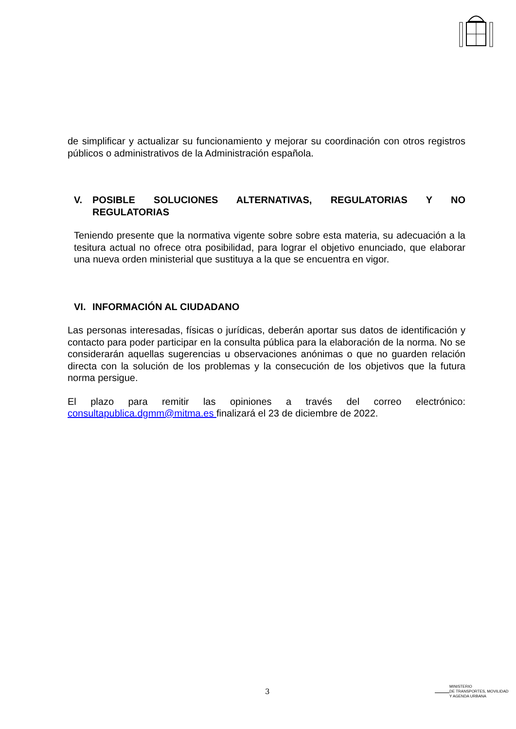de simplificar y actualizar su funcionamiento y mejorar su coordinación con otros registros públicos o administrativos de la Administración española.
V. POSIBLE SOLUCIONES ALTERNATIVAS, REGULATORIAS Y NO REGULATORIAS
Teniendo presente que la normativa vigente sobre sobre esta materia, su adecuación a la tesitura actual no ofrece otra posibilidad, para lograr el objetivo enunciado, que elaborar una nueva orden ministerial que sustituya a la que se encuentra en vigor.
VI. INFORMACIÓN AL CIUDADANO
Las personas interesadas, físicas o jurídicas, deberán aportar sus datos de identificación y contacto para poder participar en la consulta pública para la elaboración de la norma. No se considerarán aquellas sugerencias u observaciones anónimas o que no guarden relación directa con la solución de los problemas y la consecución de los objetivos que la futura norma persigue.
El plazo para remitir las opiniones a través del correo electrónico: consultapublica.dgmm@mitma.es finalizará el 23 de diciembre de 2022.
3
MINISTERIO
DE TRANSPORTES, MOVILIDAD
Y AGENDA URBANA